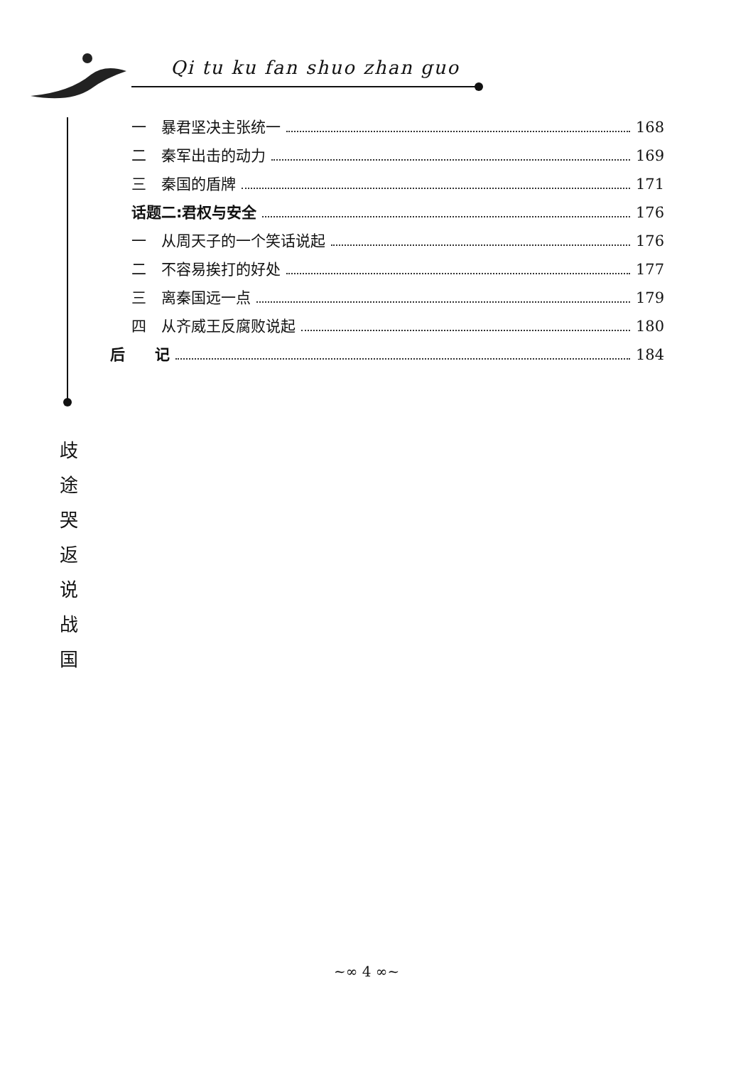Qi tu ku fan shuo zhan guo
一　暴君坚决主张统一 168
二　秦军出击的动力 169
三　秦国的盾牌 171
话题二:君权与安全 176
一　从周天子的一个笑话说起 176
二　不容易挨打的好处 177
三　离秦国远一点 179
四　从齐威王反腐败说起 180
后　　记 184
歧
途
哭
返
说
战
国
~∞ 4 ∞~